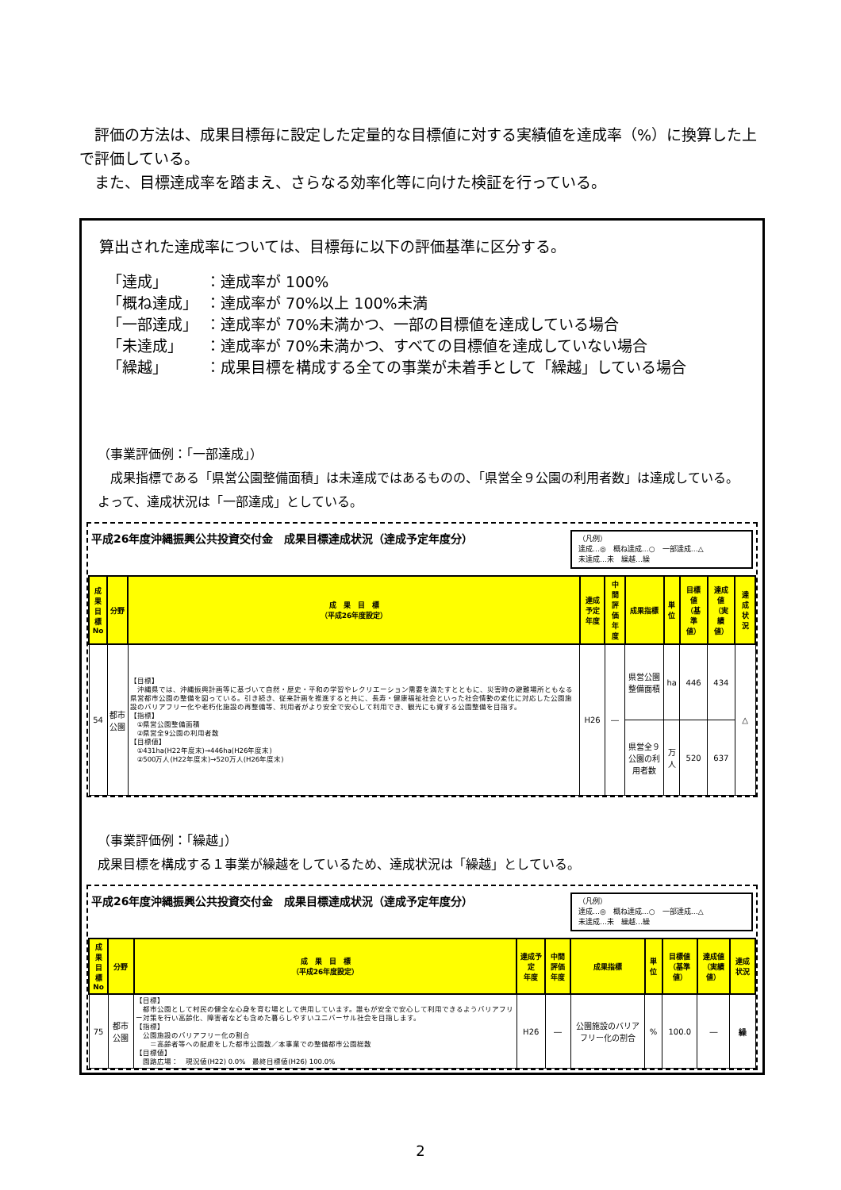評価の方法は、成果目標毎に設定した定量的な目標値に対する実績値を達成率（%）に換算した上で評価している。
　また、目標達成率を踏まえ、さらなる効率化等に向けた検証を行っている。
算出された達成率については、目標毎に以下の評価基準に区分する。
| 「達成」 | ：達成率が 100% |
| 「概ね達成」 | ：達成率が 70%以上 100%未満 |
| 「一部達成」 | ：達成率が 70%未満かつ、一部の目標値を達成している場合 |
| 「未達成」 | ：達成率が 70%未満かつ、すべての目標値を達成していない場合 |
| 「繰越」 | ：成果目標を構成する全ての事業が未着手として「繰越」している場合 |
（事業評価例：「一部達成」）
　成果指標である「県営公園整備面積」は未達成ではあるものの、「県営全９公園の利用者数」は達成している。よって、達成状況は「一部達成」としている。
平成26年度沖縄振興公共投資交付金　成果目標達成状況（達成予定年度分）
（凡例）
達成…◎　概ね達成…○　一部達成…△
未達成…未　繰越…繰
| 成果 目標 No | 分野 | 成 果 目 標 （平成26年度設定） | 達成予定 年度 | 中間評価 年度 | 成果指標 | 単位 | 目標値 （基準値） | 達成値 （実績値） | 達成状況 |
| --- | --- | --- | --- | --- | --- | --- | --- | --- | --- |
| 54 | 都市公園 | 【目標】 沖縄県では、沖縄振興計画等に基づいて自然・歴史・平和の学習やレクリエーション需要を満たすとともに、災害時の避難場所ともなる県営都市公園の整備を図っている。引き続き、従来計画を推進すると共に、長寿・健康福祉社会といった社会情勢の変化に対応した公園施設のバリアフリー化や老朽化施設の再整備等、利用者がより安全で安心して利用でき、観光にも資する公園整備を目指す。 【指標】 ①県営公園整備面積 ②県営全9公園の利用者数 【目標値】 ①431ha(H22年度末)→446ha(H26年度末) ②500万人(H22年度末)→520万人(H26年度末) | H26 | ― | 県営公園整備面積 | ha | 446 | 434 | △ |
| | | | | | 県営全９公園の利用者数 | 万人 | 520 | 637 | |
（事業評価例：「繰越」）
成果目標を構成する１事業が繰越をしているため、達成状況は「繰越」としている。
平成26年度沖縄振興公共投資交付金　成果目標達成状況（達成予定年度分）
（凡例）
達成…◎　概ね達成…○　一部達成…△
未達成…未　繰越…繰
| 成果 目標 No | 分野 | 成 果 目 標 （平成26年度設定） | 達成予定 年度 | 中間評価 年度 | 成果指標 | 単位 | 目標値 （基準値） | 達成値 （実績値） | 達成状況 |
| --- | --- | --- | --- | --- | --- | --- | --- | --- | --- |
| 75 | 都市公園 | 【目標】 都市公園として村民の健全な心身を育む場として供用しています。誰もが安全で安心して利用できるようバリアフリー対策を行い高齢化、障害者なども含めた暮らしやすいユニバーサル社会を目指します。 【指標】 公園施設のバリアフリー化の割合 ＝高齢者等への配慮をした都市公園数／本事業での整備都市公園総数 【目標値】 園路広場： 現況値(H22) 0.0% 最終目標値(H26) 100.0% | H26 | ― | 公園施設のバリアフリー化の割合 | % | 100.0 | ― | 繰 |
2